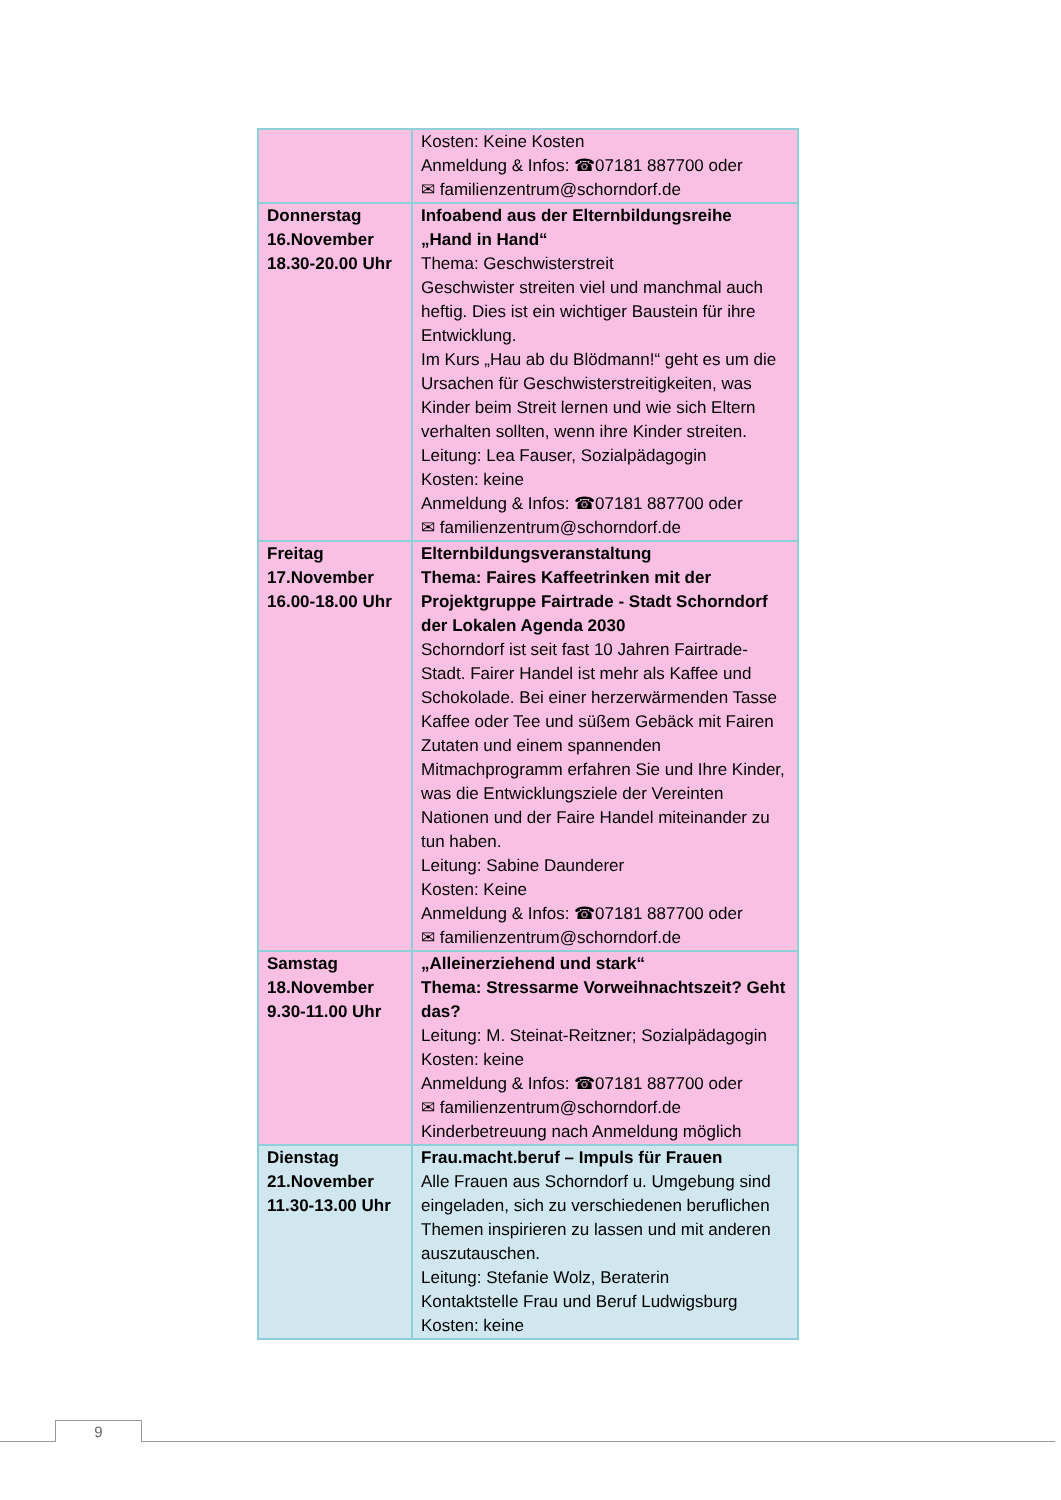| | Kosten: Keine Kosten Anmeldung & Infos: ☎07181 887700 oder ✉ familienzentrum@schorndorf.de |
| Donnerstag 16.November 18.30-20.00 Uhr | Infoabend aus der Elternbildungsreihe „Hand in Hand“ Thema: Geschwisterstreit Geschwister streiten viel und manchmal auch heftig. Dies ist ein wichtiger Baustein für ihre Entwicklung. Im Kurs „Hau ab du Blödmann!“ geht es um die Ursachen für Geschwisterstreitigkeiten, was Kinder beim Streit lernen und wie sich Eltern verhalten sollten, wenn ihre Kinder streiten. Leitung: Lea Fauser, Sozialpädagogin Kosten: keine Anmeldung & Infos: ☎07181 887700 oder ✉ familienzentrum@schorndorf.de |
| Freitag 17.November 16.00-18.00 Uhr | Elternbildungsveranstaltung Thema: Faires Kaffeetrinken mit der Projektgruppe Fairtrade - Stadt Schorndorf der Lokalen Agenda 2030 Schorndorf ist seit fast 10 Jahren Fairtrade-Stadt. Fairer Handel ist mehr als Kaffee und Schokolade. Bei einer herzerwärmenden Tasse Kaffee oder Tee und süßem Gebäck mit Fairen Zutaten und einem spannenden Mitmachprogramm erfahren Sie und Ihre Kinder, was die Entwicklungsziele der Vereinten Nationen und der Faire Handel miteinander zu tun haben. Leitung: Sabine Daunderer Kosten: Keine Anmeldung & Infos: ☎07181 887700 oder ✉ familienzentrum@schorndorf.de |
| Samstag 18.November 9.30-11.00 Uhr | „Alleinerziehend und stark“ Thema: Stressarme Vorweihnachtszeit? Geht das? Leitung: M. Steinat-Reitzner; Sozialpädagogin Kosten: keine Anmeldung & Infos: ☎07181 887700 oder ✉ familienzentrum@schorndorf.de Kinderbetreuung nach Anmeldung möglich |
| Dienstag 21.November 11.30-13.00 Uhr | Frau.macht.beruf – Impuls für Frauen Alle Frauen aus Schorndorf u. Umgebung sind eingeladen, sich zu verschiedenen beruflichen Themen inspirieren zu lassen und mit anderen auszutauschen. Leitung: Stefanie Wolz, Beraterin Kontaktstelle Frau und Beruf Ludwigsburg Kosten: keine |
9